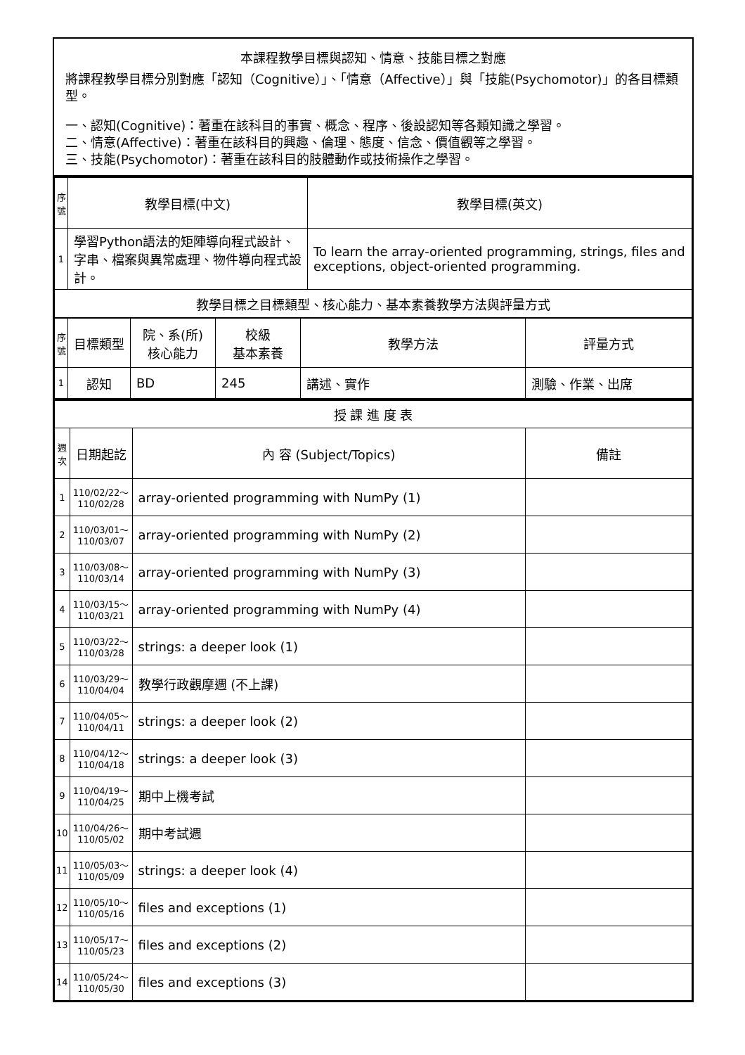本課程教學目標與認知、情意、技能目標之對應
將課程教學目標分別對應「認知（Cognitive）」、「情意（Affective）」與「技能(Psychomotor)」的各目標類型。
一、認知(Cognitive)：著重在該科目的事實、概念、程序、後設認知等各類知識之學習。
二、情意(Affective)：著重在該科目的興趣、倫理、態度、信念、價值觀等之學習。
三、技能(Psychomotor)：著重在該科目的肢體動作或技術操作之學習。
| 序號 | 教學目標(中文) | 教學目標(英文) |
| --- | --- | --- |
| 1 | 學習Python語法的矩陣導向程式設計、字串、檔案與異常處理、物件導向程式設計。 | To learn the array-oriented programming, strings, files and exceptions, object-oriented programming. |
| 教學目標之目標類型、核心能力、基本素養教學方法與評量方式 | | |
| 序號 | 目標類型 | 院、系(所) 核心能力 | 校級 基本素養 | 教學方法 | 評量方式 |
| --- | --- | --- | --- | --- | --- |
| 1 | 認知 | BD | 245 | 講述、實作 | 測驗、作業、出席 |
| 授 課 進 度 表 | | | |
| 週次 | 日期起訖 | 內 容 (Subject/Topics) | 備註 |
| 1 | 110/02/22～ 110/02/28 | array-oriented programming with NumPy (1) | |
| 2 | 110/03/01～ 110/03/07 | array-oriented programming with NumPy (2) | |
| 3 | 110/03/08～ 110/03/14 | array-oriented programming with NumPy (3) | |
| 4 | 110/03/15～ 110/03/21 | array-oriented programming with NumPy (4) | |
| 5 | 110/03/22～ 110/03/28 | strings: a deeper look (1) | |
| 6 | 110/03/29～ 110/04/04 | 教學行政觀摩週 (不上課) | |
| 7 | 110/04/05～ 110/04/11 | strings: a deeper look (2) | |
| 8 | 110/04/12～ 110/04/18 | strings: a deeper look (3) | |
| 9 | 110/04/19～ 110/04/25 | 期中上機考試 | |
| 10 | 110/04/26～ 110/05/02 | 期中考試週 | |
| 11 | 110/05/03～ 110/05/09 | strings: a deeper look (4) | |
| 12 | 110/05/10～ 110/05/16 | files and exceptions (1) | |
| 13 | 110/05/17～ 110/05/23 | files and exceptions (2) | |
| 14 | 110/05/24～ 110/05/30 | files and exceptions (3) | |